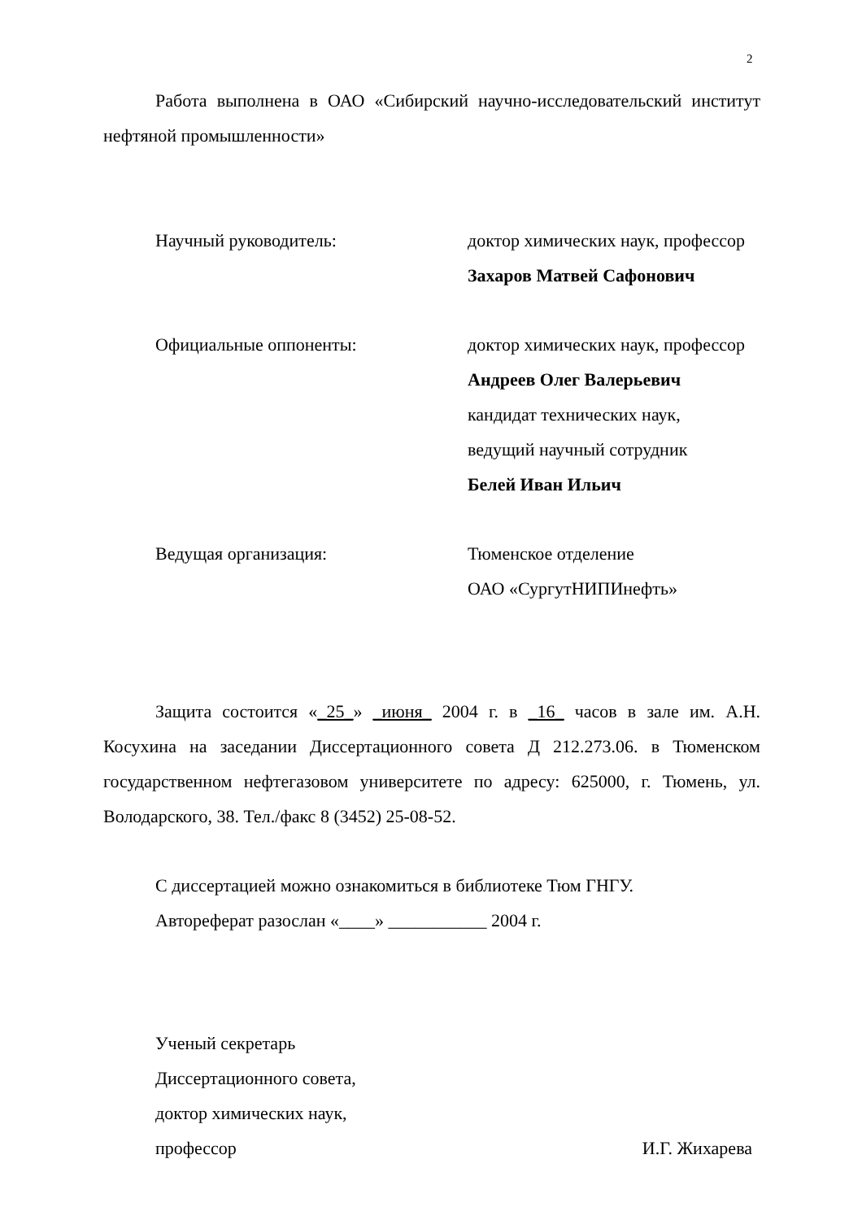2
Работа выполнена в ОАО «Сибирский научно-исследовательский институт нефтяной промышленности»
Научный руководитель: доктор химических наук, профессор
Захаров Матвей Сафонович
Официальные оппоненты: доктор химических наук, профессор
Андреев Олег Валерьевич
кандидат технических наук,
ведущий научный сотрудник
Белей Иван Ильич
Ведущая организация: Тюменское отделение
ОАО «СургутНИПИнефть»
Защита состоится «_25_» _июня_ 2004 г. в _16_ часов в зале им. А.Н. Косухина на заседании Диссертационного совета Д 212.273.06. в Тюменском государственном нефтегазовом университете по адресу: 625000, г. Тюмень, ул. Володарского, 38. Тел./факс 8 (3452) 25-08-52.
С диссертацией можно ознакомиться в библиотеке Тюм ГНГУ.
Автореферат разослан «____» ___________ 2004 г.
Ученый секретарь
Диссертационного совета,
доктор химических наук,
профессор И.Г. Жихарева